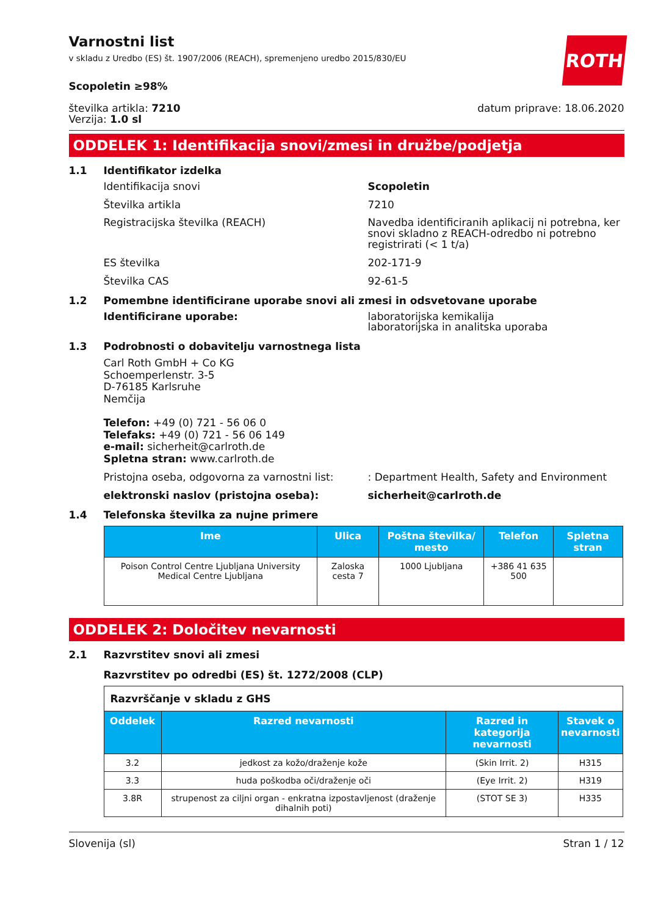Varnostni list
v skladu z Uredbo (ES) št. 1907/2006 (REACH), spremenjeno uredbo 2015/830/EU
Scopoletin ≥98%
ROTH
številka artikla: 7210
Verzija: 1.0 sl
datum priprave: 18.06.2020
ODDELEK 1: Identifikacija snovi/zmesi in družbe/podjetja
1.1 Identifikator izdelka
Identifikacija snovi Scopoletin
Številka artikla 7210
Registracijska številka (REACH) Navedba identificiranih aplikacij ni potrebna, ker snovi skladno z REACH-odredbo ni potrebno registrirati (< 1 t/a)
ES številka 202-171-9
Številka CAS 92-61-5
1.2 Pomembne identificirane uporabe snovi ali zmesi in odsvetovane uporabe
Identificirane uporabe: laboratorijska kemikalija
laboratorijska in analitska uporaba
1.3 Podrobnosti o dobavitelju varnostnega lista
Carl Roth GmbH + Co KG
Schoemperlenstr. 3-5
D-76185 Karlsruhe
Nemčija
Telefon: +49 (0) 721 - 56 06 0
Telefaks: +49 (0) 721 - 56 06 149
e-mail: sicherheit@carlroth.de
Spletna stran: www.carlroth.de
Pristojna oseba, odgovorna za varnostni list:
: Department Health, Safety and Environment
elektronski naslov (pristojna oseba): sicherheit@carlroth.de
1.4 Telefonska številka za nujne primere
| Ime | Ulica | Poštna številka/ mesto | Telefon | Spletna stran |
| --- | --- | --- | --- | --- |
| Poison Control Centre Ljubljana University Medical Centre Ljubljana | Zaloska cesta 7 | 1000 Ljubljana | +386 41 635 500 | |
ODDELEK 2: Določitev nevarnosti
2.1 Razvrstitev snovi ali zmesi
Razvrstitev po odredbi (ES) št. 1272/2008 (CLP)
| Razvrščanje v skladu z GHS | | | |
| Oddelek | Razred nevarnosti | Razred in kategorija nevarnosti | Stavek o nevarnosti |
| 3.2 | jedkost za kožo/draženje kože | (Skin Irrit. 2) | H315 |
| 3.3 | huda poškodba oči/draženje oči | (Eye Irrit. 2) | H319 |
| 3.8R | strupenost za ciljni organ - enkratna izpostavljenost (draženje dihalnih poti) | (STOT SE 3) | H335 |
Slovenija (sl) Stran 1 / 12